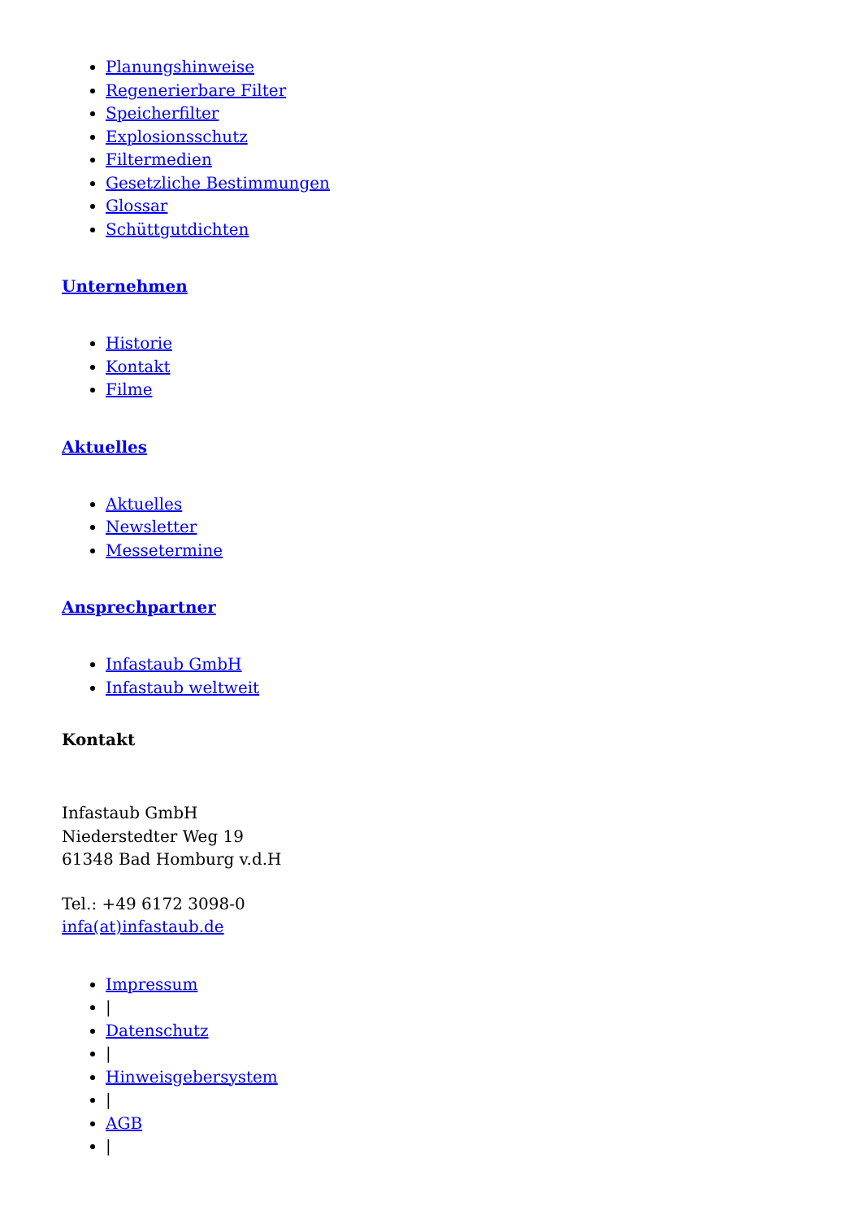Planungshinweise
Regenerierbare Filter
Speicherfilter
Explosionsschutz
Filtermedien
Gesetzliche Bestimmungen
Glossar
Schüttgutdichten
Unternehmen
Historie
Kontakt
Filme
Aktuelles
Aktuelles
Newsletter
Messetermine
Ansprechpartner
Infastaub GmbH
Infastaub weltweit
Kontakt
Infastaub GmbH
Niederstedter Weg 19
61348 Bad Homburg v.d.H
Tel.: +49 6172 3098-0
infa(at)infastaub.de
Impressum
|
Datenschutz
|
Hinweisgebersystem
|
AGB
|